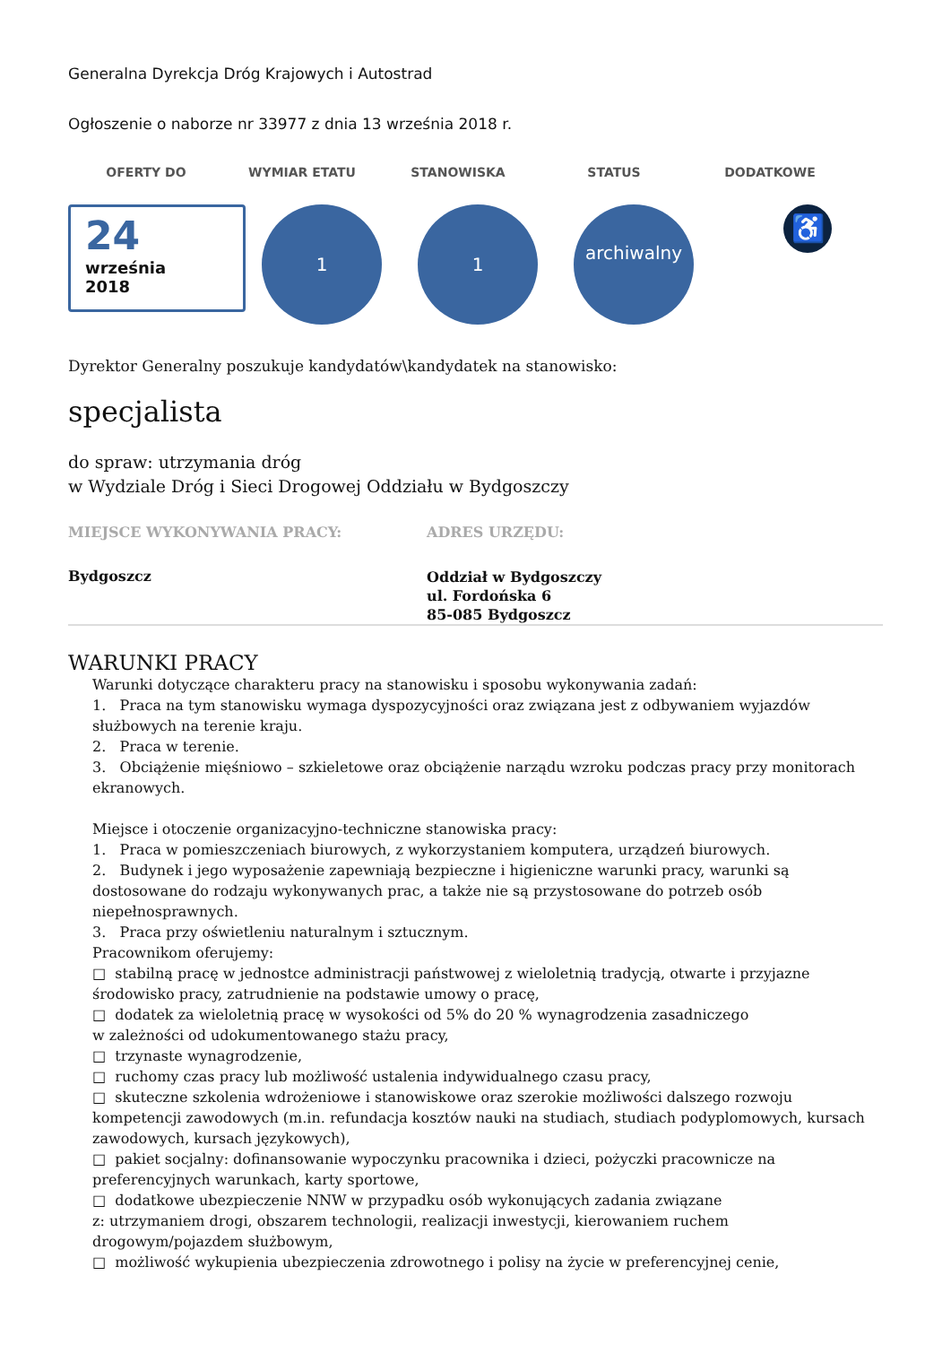Generalna Dyrekcja Dróg Krajowych i Autostrad
Ogłoszenie o naborze nr 33977 z dnia 13 września 2018 r.
OFERTY DO WYMIAR ETATU STANOWISKA STATUS DODATKOWE
24
września
2018
1 1
archiwalny
♿
Dyrektor Generalny poszukuje kandydatów\kandydatek na stanowisko:
specjalista
do spraw: utrzymania dróg
w Wydziale Dróg i Sieci Drogowej Oddziału w Bydgoszczy
MIEJSCE WYKONYWANIA PRACY:
Bydgoszcz
ADRES URZĘDU:
Oddział w Bydgoszczy
ul. Fordońska 6
85-085 Bydgoszcz
WARUNKI PRACY
Warunki dotyczące charakteru pracy na stanowisku i sposobu wykonywania zadań:
1. Praca na tym stanowisku wymaga dyspozycyjności oraz związana jest z odbywaniem wyjazdów służbowych na terenie kraju.
2. Praca w terenie.
3. Obciążenie mięśniowo – szkieletowe oraz obciążenie narządu wzroku podczas pracy przy monitorach ekranowych.
Miejsce i otoczenie organizacyjno-techniczne stanowiska pracy:
1. Praca w pomieszczeniach biurowych, z wykorzystaniem komputera, urządzeń biurowych.
2. Budynek i jego wyposażenie zapewniają bezpieczne i higieniczne warunki pracy, warunki są dostosowane do rodzaju wykonywanych prac, a także nie są przystosowane do potrzeb osób niepełnosprawnych.
3. Praca przy oświetleniu naturalnym i sztucznym.
Pracownikom oferujemy:
□ stabilną pracę w jednostce administracji państwowej z wieloletnią tradycją, otwarte i przyjazne środowisko pracy, zatrudnienie na podstawie umowy o pracę,
□ dodatek za wieloletnią pracę w wysokości od 5% do 20 % wynagrodzenia zasadniczego
w zależności od udokumentowanego stażu pracy,
□ trzynaste wynagrodzenie,
□ ruchomy czas pracy lub możliwość ustalenia indywidualnego czasu pracy,
□ skuteczne szkolenia wdrożeniowe i stanowiskowe oraz szerokie możliwości dalszego rozwoju kompetencji zawodowych (m.in. refundacja kosztów nauki na studiach, studiach podyplomowych, kursach zawodowych, kursach językowych),
□ pakiet socjalny: dofinansowanie wypoczynku pracownika i dzieci, pożyczki pracownicze na preferencyjnych warunkach, karty sportowe,
□ dodatkowe ubezpieczenie NNW w przypadku osób wykonujących zadania związane
z: utrzymaniem drogi, obszarem technologii, realizacji inwestycji, kierowaniem ruchem drogowym/pojazdem służbowym,
□ możliwość wykupienia ubezpieczenia zdrowotnego i polisy na życie w preferencyjnej cenie,